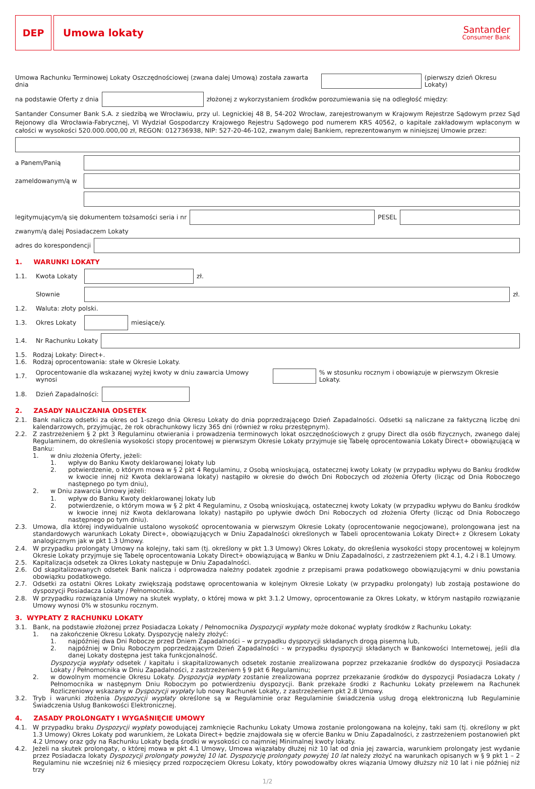DEP Umowa lokaty
Santander
Consumer Bank
Umowa Rachunku Terminowej Lokaty Oszczędnościowej (zwana dalej Umową) została zawarta dnia
(pierwszy dzień Okresu Lokaty)
na podstawie Oferty z dnia
złożonej z wykorzystaniem środków porozumiewania się na odległość między:
Santander Consumer Bank S.A. z siedzibą we Wrocławiu, przy ul. Legnickiej 48 B, 54-202 Wrocław, zarejestrowanym w Krajowym Rejestrze Sądowym przez Sąd Rejonowy dla Wrocławia-Fabrycznej, VI Wydział Gospodarczy Krajowego Rejestru Sądowego pod numerem KRS 40562, o kapitale zakładowym wpłaconym w całości w wysokości 520.000.000,00 zł, REGON: 012736938, NIP: 527-20-46-102, zwanym dalej Bankiem, reprezentowanym w niniejszej Umowie przez:
a Panem/Panią
zameldowanym/ą w
legitymującym/ą się dokumentem tożsamości seria i nr
PESEL
zwanym/ą dalej Posiadaczem Lokaty
adres do korespondencji
1. WARUNKI LOKATY
1.1. Kwota Lokaty
zł.
Słownie
zł.
1.2. Waluta: złoty polski.
1.3. Okres Lokaty
miesiące/y.
1.4. Nr Rachunku Lokaty
1.5. Rodzaj Lokaty: Direct+.
1.6. Rodzaj oprocentowania: stałe w Okresie Lokaty.
1.7. Oprocentowanie dla wskazanej wyżej kwoty w dniu zawarcia Umowy wynosi
% w stosunku rocznym i obowiązuje w pierwszym Okresie Lokaty.
1.8. Dzień Zapadalności:
2. ZASADY NALICZANIA ODSETEK
2.1. Bank nalicza odsetki za okres od 1-szego dnia Okresu Lokaty do dnia poprzedzającego Dzień Zapadalności. Odsetki są naliczane za faktyczną liczbę dni kalendarzowych, przyjmując, że rok obrachunkowy liczy 365 dni (również w roku przestępnym).
2.2. Z zastrzeżeniem § 2 pkt 3 Regulaminu otwierania i prowadzenia terminowych lokat oszczędnościowych z grupy Direct dla osób fizycznych, zwanego dalej Regulaminem, do określenia wysokości stopy procentowej w pierwszym Okresie Lokaty przyjmuje się Tabelę oprocentowania Lokaty Direct+ obowiązującą w Banku:
1. w dniu złożenia Oferty, jeżeli:
1. wpływ do Banku Kwoty deklarowanej lokaty lub
2. potwierdzenie, o którym mowa w § 2 pkt 4 Regulaminu, z Osobą wnioskującą, ostatecznej kwoty Lokaty (w przypadku wpływu do Banku środków w kwocie innej niż Kwota deklarowana lokaty) nastąpiło w okresie do dwóch Dni Roboczych od złożenia Oferty (licząc od Dnia Roboczego następnego po tym dniu),
2. w Dniu zawarcia Umowy jeżeli:
1. wpływ do Banku Kwoty deklarowanej lokaty lub
2. potwierdzenie, o którym mowa w § 2 pkt 4 Regulaminu, z Osobą wnioskującą, ostatecznej kwoty Lokaty (w przypadku wpływu do Banku środków w kwocie innej niż Kwota deklarowana lokaty) nastąpiło po upływie dwóch Dni Roboczych od złożenia Oferty (licząc od Dnia Roboczego następnego po tym dniu).
2.3. Umowa, dla której indywidualnie ustalono wysokość oprocentowania w pierwszym Okresie Lokaty (oprocentowanie negocjowane), prolongowana jest na standardowych warunkach Lokaty Direct+, obowiązujących w Dniu Zapadalności określonych w Tabeli oprocentowania Lokaty Direct+ z Okresem Lokaty analogicznym jak w pkt 1.3 Umowy.
2.4. W przypadku prolongaty Umowy na kolejny, taki sam (tj. określony w pkt 1.3 Umowy) Okres Lokaty, do określenia wysokości stopy procentowej w kolejnym Okresie Lokaty przyjmuje się Tabelę oprocentowania Lokaty Direct+ obowiązującą w Banku w Dniu Zapadalności, z zastrzeżeniem pkt 4.1, 4.2 i 8.1 Umowy.
2.5. Kapitalizacja odsetek za Okres Lokaty następuje w Dniu Zapadalności.
2.6. Od skapitalizowanych odsetek Bank nalicza i odprowadza należny podatek zgodnie z przepisami prawa podatkowego obowiązującymi w dniu powstania obowiązku podatkowego.
2.7. Odsetki za ostatni Okres Lokaty zwiększają podstawę oprocentowania w kolejnym Okresie Lokaty (w przypadku prolongaty) lub zostają postawione do dyspozycji Posiadacza Lokaty / Pełnomocnika.
2.8. W przypadku rozwiązania Umowy na skutek wypłaty, o której mowa w pkt 3.1.2 Umowy, oprocentowanie za Okres Lokaty, w którym nastąpiło rozwiązanie Umowy wynosi 0% w stosunku rocznym.
3. WYPŁATY Z RACHUNKU LOKATY
3.1. Bank, na podstawie złożonej przez Posiadacza Lokaty / Pełnomocnika Dyspozycji wypłaty może dokonać wypłaty środków z Rachunku Lokaty:
1. na zakończenie Okresu Lokaty. Dyspozycję należy złożyć:
1. najpóźniej dwa Dni Robocze przed Dniem Zapadalności – w przypadku dyspozycji składanych drogą pisemną lub,
2. najpóźniej w Dniu Roboczym poprzedzającym Dzień Zapadalności - w przypadku dyspozycji składanych w Bankowości Internetowej, jeśli dla danej Lokaty dostępna jest taka funkcjonalność.
Dyspozycja wypłaty odsetek / kapitału i skapitalizowanych odsetek zostanie zrealizowana poprzez przekazanie środków do dyspozycji Posiadacza Lokaty / Pełnomocnika w Dniu Zapadalności, z zastrzeżeniem § 9 pkt 6 Regulaminu;
2. w dowolnym momencie Okresu Lokaty. Dyspozycja wypłaty zostanie zrealizowana poprzez przekazanie środków do dyspozycji Posiadacza Lokaty / Pełnomocnika w następnym Dniu Roboczym po potwierdzeniu dyspozycji. Bank przekaże środki z Rachunku Lokaty przelewem na Rachunek Rozliczeniowy wskazany w Dyspozycji wypłaty lub nowy Rachunek Lokaty, z zastrzeżeniem pkt 2.8 Umowy.
3.2. Tryb i warunki złożenia Dyspozycji wypłaty określone są w Regulaminie oraz Regulaminie świadczenia usług drogą elektroniczną lub Regulaminie Świadczenia Usług Bankowości Elektronicznej.
4. ZASADY PROLONGATY I WYGAŚNIĘCIE UMOWY
4.1. W przypadku braku Dyspozycji wypłaty powodującej zamknięcie Rachunku Lokaty Umowa zostanie prolongowana na kolejny, taki sam (tj. określony w pkt 1.3 Umowy) Okres Lokaty pod warunkiem, że Lokata Direct+ będzie znajdowała się w ofercie Banku w Dniu Zapadalności, z zastrzeżeniem postanowień pkt 4.2 Umowy oraz gdy na Rachunku Lokaty będą środki w wysokości co najmniej Minimalnej kwoty lokaty.
4.2. Jeżeli na skutek prolongaty, o której mowa w pkt 4.1 Umowy, Umowa wiązałaby dłużej niż 10 lat od dnia jej zawarcia, warunkiem prolongaty jest wydanie przez Posiadacza lokaty Dyspozycji prolongaty powyżej 10 lat. Dyspozycję prolongaty powyżej 10 lat należy złożyć na warunkach opisanych w § 9 pkt 1 – 2 Regulaminu nie wcześniej niż 6 miesięcy przed rozpoczęciem Okresu Lokaty, który powodowałby okres wiązania Umowy dłuższy niż 10 lat i nie później niż trzy
1/2